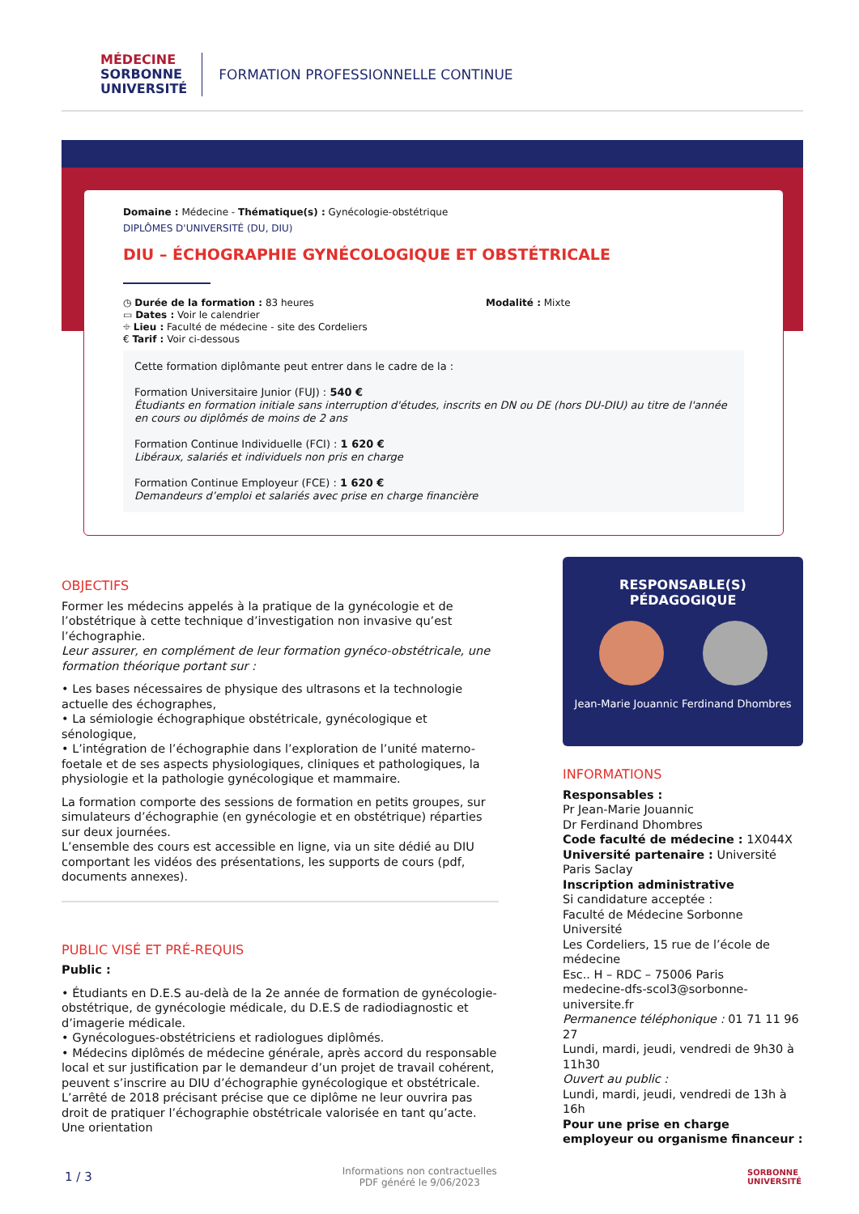MÉDECINE
SORBONNE
UNIVERSITÉ
FORMATION PROFESSIONNELLE CONTINUE
Domaine : Médecine - Thématique(s) : Gynécologie-obstétrique
DIPLÔMES D'UNIVERSITÉ (DU, DIU)
DIU – ÉCHOGRAPHIE GYNÉCOLOGIQUE ET OBSTÉTRICALE
◷ Durée de la formation : 83 heures
▭ Dates : Voir le calendrier
⌖ Lieu : Faculté de médecine - site des Cordeliers
€ Tarif : Voir ci-dessous
Modalité : Mixte
Cette formation diplômante peut entrer dans le cadre de la :
Formation Universitaire Junior (FUJ) : 540 €
Étudiants en formation initiale sans interruption d'études, inscrits en DN ou DE (hors DU-DIU) au titre de l'année en cours ou diplômés de moins de 2 ans
Formation Continue Individuelle (FCI) : 1 620 €
Libéraux, salariés et individuels non pris en charge
Formation Continue Employeur (FCE) : 1 620 €
Demandeurs d’emploi et salariés avec prise en charge financière
OBJECTIFS
Former les médecins appelés à la pratique de la gynécologie et de l’obstétrique à cette technique d’investigation non invasive qu’est l’échographie.
Leur assurer, en complément de leur formation gynéco-obstétricale, une formation théorique portant sur :
• Les bases nécessaires de physique des ultrasons et la technologie actuelle des échographes,
• La sémiologie échographique obstétricale, gynécologique et sénologique,
• L’intégration de l’échographie dans l’exploration de l’unité materno-foetale et de ses aspects physiologiques, cliniques et pathologiques, la physiologie et la pathologie gynécologique et mammaire.
La formation comporte des sessions de formation en petits groupes, sur simulateurs d’échographie (en gynécologie et en obstétrique) réparties sur deux journées.
L’ensemble des cours est accessible en ligne, via un site dédié au DIU comportant les vidéos des présentations, les supports de cours (pdf, documents annexes).
PUBLIC VISÉ ET PRÉ-REQUIS
Public :
• Étudiants en D.E.S au-delà de la 2e année de formation de gynécologie-obstétrique, de gynécologie médicale, du D.E.S de radiodiagnostic et d’imagerie médicale.
• Gynécologues-obstétriciens et radiologues diplômés.
• Médecins diplômés de médecine générale, après accord du responsable local et sur justification par le demandeur d’un projet de travail cohérent, peuvent s’inscrire au DIU d’échographie gynécologique et obstétricale. L’arrêté de 2018 précisant précise que ce diplôme ne leur ouvrira pas droit de pratiquer l’échographie obstétricale valorisée en tant qu’acte. Une orientation
RESPONSABLE(S)
PÉDAGOGIQUE
Jean-Marie Jouannic Ferdinand Dhombres
INFORMATIONS
Responsables :
Pr Jean-Marie Jouannic
Dr Ferdinand Dhombres
Code faculté de médecine : 1X044X
Université partenaire : Université Paris Saclay
Inscription administrative
Si candidature acceptée :
Faculté de Médecine Sorbonne Université
Les Cordeliers, 15 rue de l’école de médecine
Esc.. H – RDC – 75006 Paris
medecine-dfs-scol3@sorbonne-universite.fr
Permanence téléphonique : 01 71 11 96 27
Lundi, mardi, jeudi, vendredi de 9h30 à 11h30
Ouvert au public :
Lundi, mardi, jeudi, vendredi de 13h à 16h
Pour une prise en charge employeur ou organisme financeur :
1 / 3 Informations non contractuelles
PDF généré le 9/06/2023 SORBONNE
UNIVERSITÉ